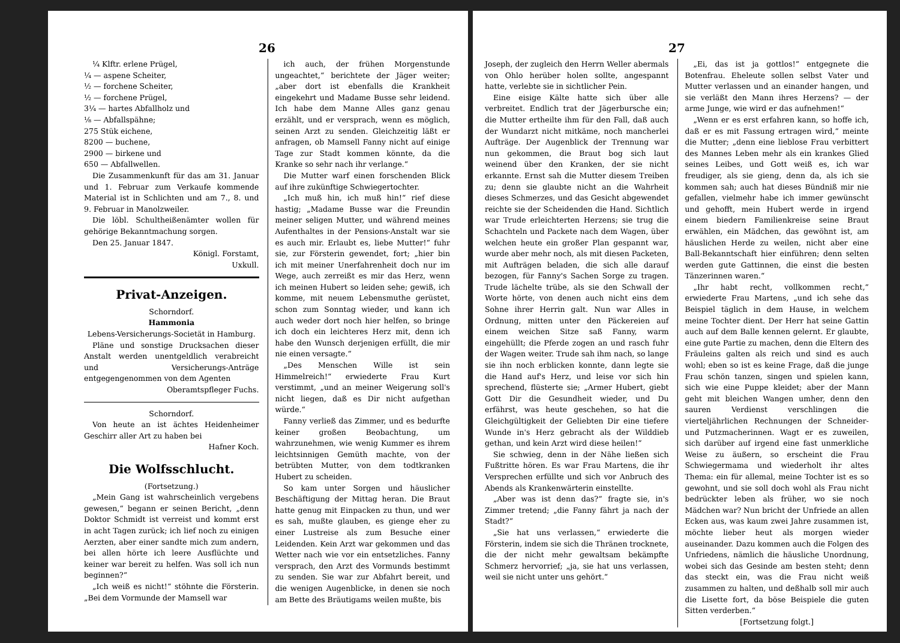26
¼ Klftr. erlene Prügel,
¼ — aspene Scheiter,
½ — forchene Scheiter,
½ — forchene Prügel,
3¼ — hartes Abfallholz und
⅛ — Abfallspähne;
275 Stük eichene,
8200 — buchene,
2900 — birkene und
650 — Abfallwellen.
Die Zusammenkunft für das am 31. Januar und 1. Februar zum Verkaufe kommende Material ist in Schlichten und am 7., 8. und 9. Februar in Manolzweiler.
Die löbl. Schultheißenämter wollen für gehörige Bekanntmachung sorgen.
Den 25. Januar 1847.
Königl. Forstamt,
Uxkull.
Privat-Anzeigen.
Schorndorf.
Hammonia
Lebens-Versicherungs-Societät in Hamburg.
Pläne und sonstige Drucksachen dieser Anstalt werden unentgeldlich verabreicht und Versicherungs-Anträge entgegengenommen von dem Agenten
Oberamtspfleger Fuchs.
Schorndorf.
Von heute an ist ächtes Heidenheimer Geschirr aller Art zu haben bei
Hafner Koch.
Die Wolfsschlucht.
(Fortsetzung.)
„Mein Gang ist wahrscheinlich vergebens gewesen,“ begann er seinen Bericht, „denn Doktor Schmidt ist verreist und kommt erst in acht Tagen zurück; ich lief noch zu einigen Aerzten, aber einer sandte mich zum andern, bei allen hörte ich leere Ausflüchte und keiner war bereit zu helfen. Was soll ich nun beginnen?“
„Ich weiß es nicht!“ stöhnte die Försterin. „Bei dem Vormunde der Mamsell war
ich auch, der frühen Morgenstunde ungeachtet,“ berichtete der Jäger weiter; „aber dort ist ebenfalls die Krankheit eingekehrt und Madame Busse sehr leidend. Ich habe dem Manne Alles ganz genau erzählt, und er versprach, wenn es möglich, seinen Arzt zu senden. Gleichzeitig läßt er anfragen, ob Mamsell Fanny nicht auf einige Tage zur Stadt kommen könnte, da die Kranke so sehr nach ihr verlange.“
Die Mutter warf einen forschenden Blick auf ihre zukünftige Schwiegertochter.
„Ich muß hin, ich muß hin!“ rief diese hastig; „Madame Busse war die Freundin meiner seligen Mutter, und während meines Aufenthaltes in der Pensions-Anstalt war sie es auch mir. Erlaubt es, liebe Mutter!“ fuhr sie, zur Försterin gewendet, fort; „hier bin ich mit meiner Unerfahrenheit doch nur im Wege, auch zerreißt es mir das Herz, wenn ich meinen Hubert so leiden sehe; gewiß, ich komme, mit neuem Lebensmuthe gerüstet, schon zum Sonntag wieder, und kann ich auch weder dort noch hier helfen, so bringe ich doch ein leichteres Herz mit, denn ich habe den Wunsch derjenigen erfüllt, die mir nie einen versagte.“
„Des Menschen Wille ist sein Himmelreich!“ erwiederte Frau Kurt verstimmt, „und an meiner Weigerung soll's nicht liegen, daß es Dir nicht aufgethan würde.“
Fanny verließ das Zimmer, und es bedurfte keiner großen Beobachtung, um wahrzunehmen, wie wenig Kummer es ihrem leichtsinnigen Gemüth machte, von der betrübten Mutter, von dem todtkranken Hubert zu scheiden.
So kam unter Sorgen und häuslicher Beschäftigung der Mittag heran. Die Braut hatte genug mit Einpacken zu thun, und wer es sah, mußte glauben, es gienge eher zu einer Lustreise als zum Besuche einer Leidenden. Kein Arzt war gekommen und das Wetter nach wie vor ein entsetzliches. Fanny versprach, den Arzt des Vormunds bestimmt zu senden. Sie war zur Abfahrt bereit, und die wenigen Augenblicke, in denen sie noch am Bette des Bräutigams weilen mußte, bis
27
Joseph, der zugleich den Herrn Weller abermals von Ohlo herüber holen sollte, angespannt hatte, verlebte sie in sichtlicher Pein.
Eine eisige Kälte hatte sich über alle verbreitet. Endlich trat der Jägerbursche ein; die Mutter ertheilte ihm für den Fall, daß auch der Wundarzt nicht mitkäme, noch mancherlei Aufträge. Der Augenblick der Trennung war nun gekommen, die Braut bog sich laut weinend über den Kranken, der sie nicht erkannte. Ernst sah die Mutter diesem Treiben zu; denn sie glaubte nicht an die Wahrheit dieses Schmerzes, und das Gesicht abgewendet reichte sie der Scheidenden die Hand. Sichtlich war Trude erleichterten Herzens; sie trug die Schachteln und Packete nach dem Wagen, über welchen heute ein großer Plan gespannt war, wurde aber mehr noch, als mit diesen Packeten, mit Aufträgen beladen, die sich alle darauf bezogen, für Fanny's Sachen Sorge zu tragen. Trude lächelte trübe, als sie den Schwall der Worte hörte, von denen auch nicht eins dem Sohne ihrer Herrin galt. Nun war Alles in Ordnung, mitten unter den Päckereien auf einem weichen Sitze saß Fanny, warm eingehüllt; die Pferde zogen an und rasch fuhr der Wagen weiter. Trude sah ihm nach, so lange sie ihn noch erblicken konnte, dann legte sie die Hand auf's Herz, und leise vor sich hin sprechend, flüsterte sie; „Armer Hubert, giebt Gott Dir die Gesundheit wieder, und Du erfährst, was heute geschehen, so hat die Gleichgültigkeit der Geliebten Dir eine tiefere Wunde in's Herz gebracht als der Wilddieb gethan, und kein Arzt wird diese heilen!“
Sie schwieg, denn in der Nähe ließen sich Fußtritte hören. Es war Frau Martens, die ihr Versprechen erfüllte und sich vor Anbruch des Abends als Krankenwärterin einstellte.
„Aber was ist denn das?“ fragte sie, in's Zimmer tretend; „die Fanny fährt ja nach der Stadt?“
„Sie hat uns verlassen,“ erwiederte die Försterin, indem sie sich die Thränen trocknete, die der nicht mehr gewaltsam bekämpfte Schmerz hervorrief; „ja, sie hat uns verlassen, weil sie nicht unter uns gehört.“
„Ei, das ist ja gottlos!“ entgegnete die Botenfrau. Eheleute sollen selbst Vater und Mutter verlassen und an einander hangen, und sie verläßt den Mann ihres Herzens? — der arme Junge, wie wird er das aufnehmen!“
„Wenn er es erst erfahren kann, so hoffe ich, daß er es mit Fassung ertragen wird,“ meinte die Mutter; „denn eine lieblose Frau verbittert des Mannes Leben mehr als ein krankes Glied seines Leibes, und Gott weiß es, ich war freudiger, als sie gieng, denn da, als ich sie kommen sah; auch hat dieses Bündniß mir nie gefallen, vielmehr habe ich immer gewünscht und gehofft, mein Hubert werde in irgend einem biedern Familienkreise seine Braut erwählen, ein Mädchen, das gewöhnt ist, am häuslichen Herde zu weilen, nicht aber eine Ball-Bekanntschaft hier einführen; denn selten werden gute Gattinnen, die einst die besten Tänzerinnen waren.“
„Ihr habt recht, vollkommen recht,“ erwiederte Frau Martens, „und ich sehe das Beispiel täglich in dem Hause, in welchem meine Tochter dient. Der Herr hat seine Gattin auch auf dem Balle kennen gelernt. Er glaubte, eine gute Partie zu machen, denn die Eltern des Fräuleins galten als reich und sind es auch wohl; eben so ist es keine Frage, daß die junge Frau schön tanzen, singen und spielen kann, sich wie eine Puppe kleidet; aber der Mann geht mit bleichen Wangen umher, denn den sauren Verdienst verschlingen die vierteljährlichen Rechnungen der Schneider- und Putzmacherinnen. Wagt er es zuweilen, sich darüber auf irgend eine fast unmerkliche Weise zu äußern, so erscheint die Frau Schwiegermama und wiederholt ihr altes Thema: ein für allemal, meine Tochter ist es so gewohnt, und sie soll doch wohl als Frau nicht bedrückter leben als früher, wo sie noch Mädchen war? Nun bricht der Unfriede an allen Ecken aus, was kaum zwei Jahre zusammen ist, möchte lieber heut als morgen wieder auseinander. Dazu kommen auch die Folgen des Unfriedens, nämlich die häusliche Unordnung, wobei sich das Gesinde am besten steht; denn das steckt ein, was die Frau nicht weiß zusammen zu halten, und deßhalb soll mir auch die Lisette fort, da böse Beispiele die guten Sitten verderben.“
[Fortsetzung folgt.]